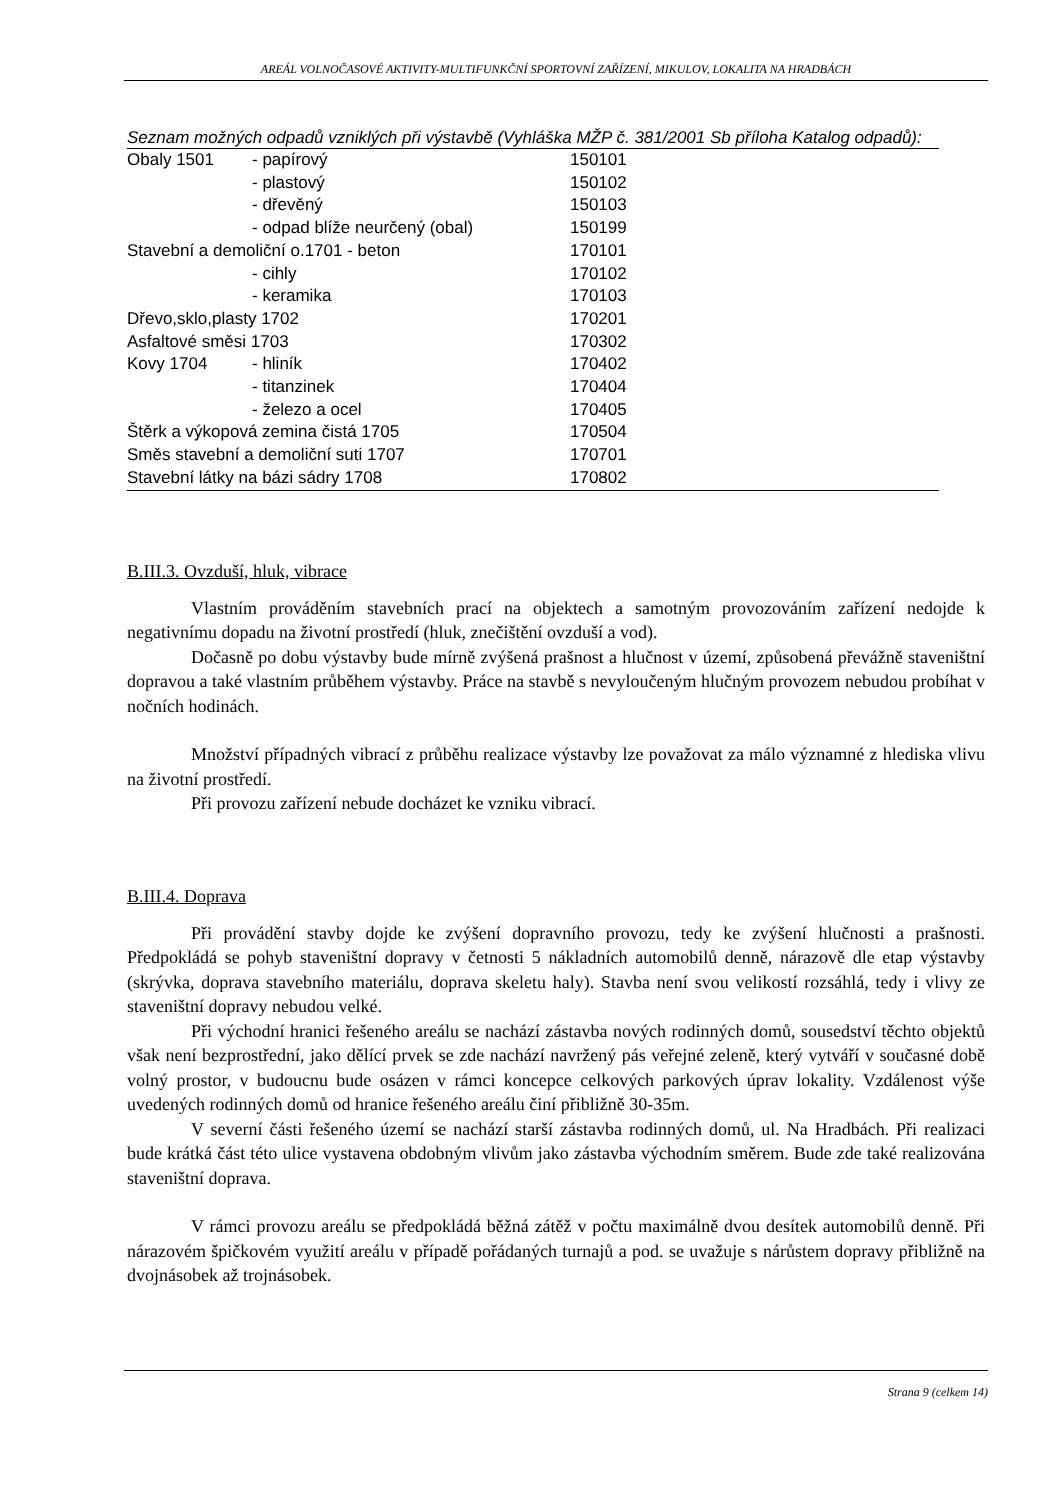AREÁL VOLNOČASOVÉ AKTIVITY-MULTIFUNKČNÍ SPORTOVNÍ ZAŘÍZENÍ, MIKULOV, LOKALITA NA HRADBÁCH
Seznam možných odpadů vzniklých při výstavbě (Vyhláška MŽP č. 381/2001 Sb příloha Katalog odpadů):
| Obaly 1501 | - papírový | 150101 |
| | - plastový | 150102 |
| | - dřevěný | 150103 |
| | - odpad blíže neurčený (obal) | 150199 |
| Stavební a demoliční o.1701 - beton | | 170101 |
| | - cihly | 170102 |
| | - keramika | 170103 |
| Dřevo,sklo,plasty 1702 | | 170201 |
| Asfaltové směsi 1703 | | 170302 |
| Kovy 1704 | - hliník | 170402 |
| | - titanzinek | 170404 |
| | - železo a ocel | 170405 |
| Štěrk a výkopová zemina čistá 1705 | | 170504 |
| Směs stavební a demoliční suti 1707 | | 170701 |
| Stavební látky na bázi sádry 1708 | | 170802 |
B.III.3. Ovzduší, hluk, vibrace
Vlastním prováděním stavebních prací na objektech a samotným provozováním zařízení nedojde k negativnímu dopadu na životní prostředí (hluk, znečištění ovzduší a vod).
Dočasně po dobu výstavby bude mírně zvýšená prašnost a hlučnost v území, způsobená převážně staveništní dopravou a také vlastním průběhem výstavby. Práce na stavbě s nevyloučeným hlučným provozem nebudou probíhat v nočních hodinách.
Množství případných vibrací z průběhu realizace výstavby lze považovat za málo významné z hlediska vlivu na životní prostředí.
Při provozu zařízení nebude docházet ke vzniku vibrací.
B.III.4. Doprava
Při provádění stavby dojde ke zvýšení dopravního provozu, tedy ke zvýšení hlučnosti a prašnosti. Předpokládá se pohyb staveništní dopravy v četnosti 5 nákladních automobilů denně, nárazově dle etap výstavby (skrývka, doprava stavebního materiálu, doprava skeletu haly). Stavba není svou velikostí rozsáhlá, tedy i vlivy ze staveništní dopravy nebudou velké.
Při východní hranici řešeného areálu se nachází zástavba nových rodinných domů, sousedství těchto objektů však není bezprostřední, jako dělící prvek se zde nachází navržený pás veřejné zeleně, který vytváří v současné době volný prostor, v budoucnu bude osázen v rámci koncepce celkových parkových úprav lokality. Vzdálenost výše uvedených rodinných domů od hranice řešeného areálu činí přibližně 30-35m.
V severní části řešeného území se nachází starší zástavba rodinných domů, ul. Na Hradbách. Při realizaci bude krátká část této ulice vystavena obdobným vlivům jako zástavba východním směrem. Bude zde také realizována staveništní doprava.
V rámci provozu areálu se předpokládá běžná zátěž v počtu maximálně dvou desítek automobilů denně. Při nárazovém špičkovém využití areálu v případě pořádaných turnajů a pod. se uvažuje s nárůstem dopravy přibližně na dvojnásobek až trojnásobek.
Strana 9 (celkem 14)